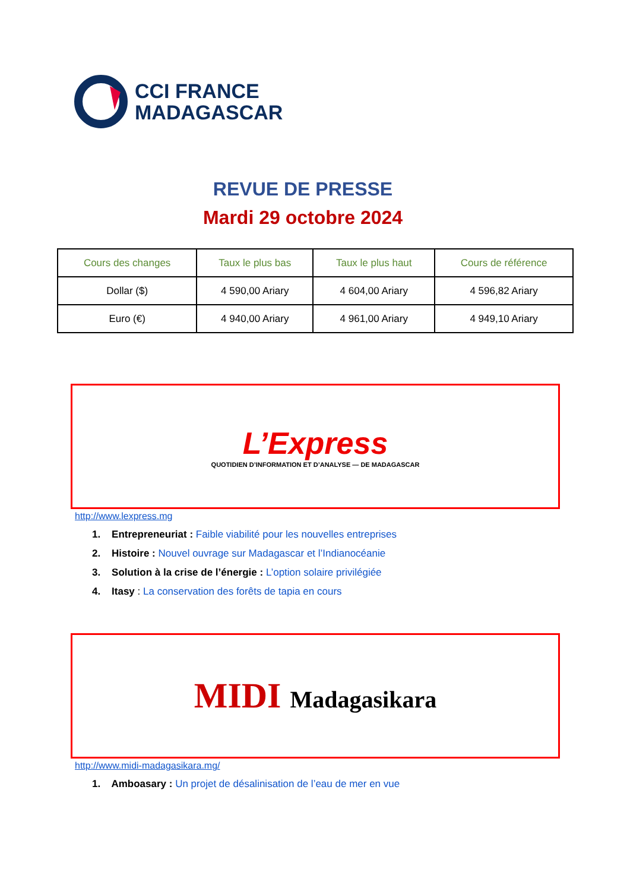CCI FRANCE
MADAGASCAR
REVUE DE PRESSE
Mardi 29 octobre 2024
| Cours des changes | Taux le plus bas | Taux le plus haut | Cours de référence |
| --- | --- | --- | --- |
| Dollar ($) | 4 590,00 Ariary | 4 604,00 Ariary | 4 596,82 Ariary |
| Euro (€) | 4 940,00 Ariary | 4 961,00 Ariary | 4 949,10 Ariary |
L’Express
QUOTIDIEN D’INFORMATION ET D’ANALYSE — DE MADAGASCAR
http://www.lexpress.mg
1. Entrepreneuriat : Faible viabilité pour les nouvelles entreprises
2. Histoire : Nouvel ouvrage sur Madagascar et l’Indianocéanie
3. Solution à la crise de l’énergie : L’option solaire privilégiée
4. Itasy : La conservation des forêts de tapia en cours
MIDI Madagasikara
http://www.midi-madagasikara.mg/
1. Amboasary : Un projet de désalinisation de l’eau de mer en vue